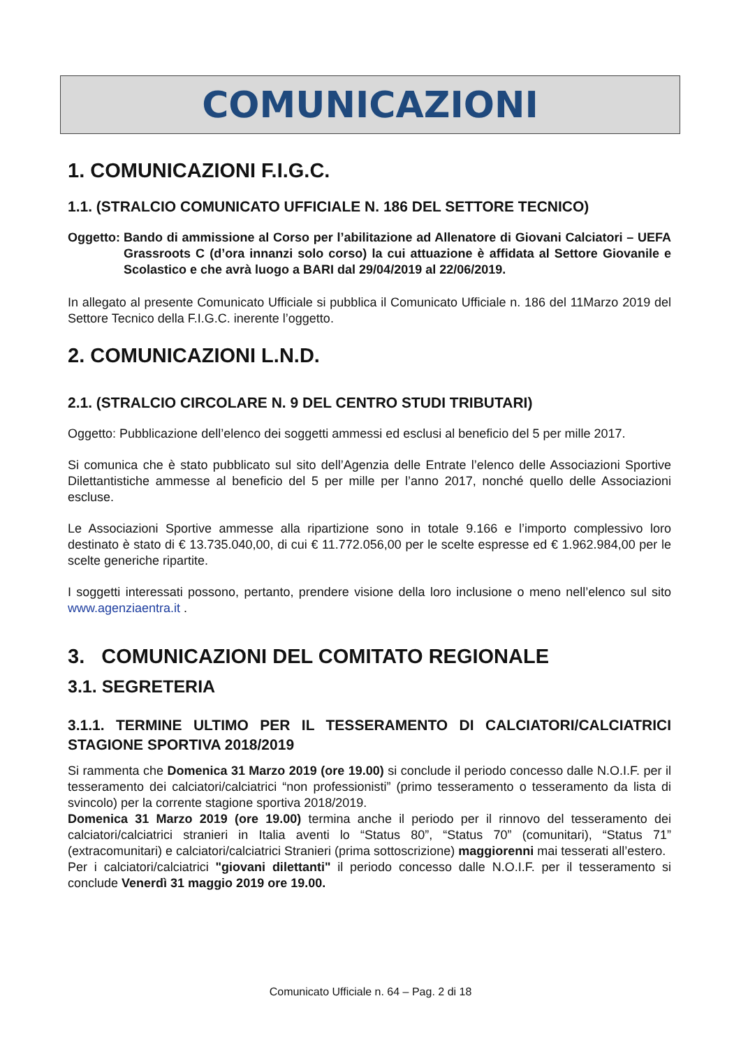COMUNICAZIONI
1. COMUNICAZIONI F.I.G.C.
1.1. (STRALCIO COMUNICATO UFFICIALE N. 186 DEL SETTORE TECNICO)
Oggetto: Bando di ammissione al Corso per l’abilitazione ad Allenatore di Giovani Calciatori – UEFA Grassroots C (d’ora innanzi solo corso) la cui attuazione è affidata al Settore Giovanile e Scolastico e che avrà luogo a BARI dal 29/04/2019 al 22/06/2019.
In allegato al presente Comunicato Ufficiale si pubblica il Comunicato Ufficiale n. 186 del 11Marzo 2019 del Settore Tecnico della F.I.G.C. inerente l’oggetto.
2. COMUNICAZIONI L.N.D.
2.1. (STRALCIO CIRCOLARE N. 9 DEL CENTRO STUDI TRIBUTARI)
Oggetto: Pubblicazione dell’elenco dei soggetti ammessi ed esclusi al beneficio del 5 per mille 2017.
Si comunica che è stato pubblicato sul sito dell’Agenzia delle Entrate l’elenco delle Associazioni Sportive Dilettantistiche ammesse al beneficio del 5 per mille per l’anno 2017, nonché quello delle Associazioni escluse.
Le Associazioni Sportive ammesse alla ripartizione sono in totale 9.166 e l’importo complessivo loro destinato è stato di € 13.735.040,00, di cui € 11.772.056,00 per le scelte espresse ed € 1.962.984,00 per le scelte generiche ripartite.
I soggetti interessati possono, pertanto, prendere visione della loro inclusione o meno nell’elenco sul sito www.agenziaentra.it .
3. COMUNICAZIONI DEL COMITATO REGIONALE
3.1. SEGRETERIA
3.1.1. TERMINE ULTIMO PER IL TESSERAMENTO DI CALCIATORI/CALCIATRICI STAGIONE SPORTIVA 2018/2019
Si rammenta che Domenica 31 Marzo 2019 (ore 19.00) si conclude il periodo concesso dalle N.O.I.F. per il tesseramento dei calciatori/calciatrici “non professionisti” (primo tesseramento o tesseramento da lista di svincolo) per la corrente stagione sportiva 2018/2019.
Domenica 31 Marzo 2019 (ore 19.00) termina anche il periodo per il rinnovo del tesseramento dei calciatori/calciatrici stranieri in Italia aventi lo “Status 80”, “Status 70” (comunitari), “Status 71” (extracomunitari) e calciatori/calciatrici Stranieri (prima sottoscrizione) maggiorenni mai tesserati all’estero.
Per i calciatori/calciatrici "giovani dilettanti" il periodo concesso dalle N.O.I.F. per il tesseramento si conclude Venerdì 31 maggio 2019 ore 19.00.
Comunicato Ufficiale n. 64 – Pag. 2 di 18